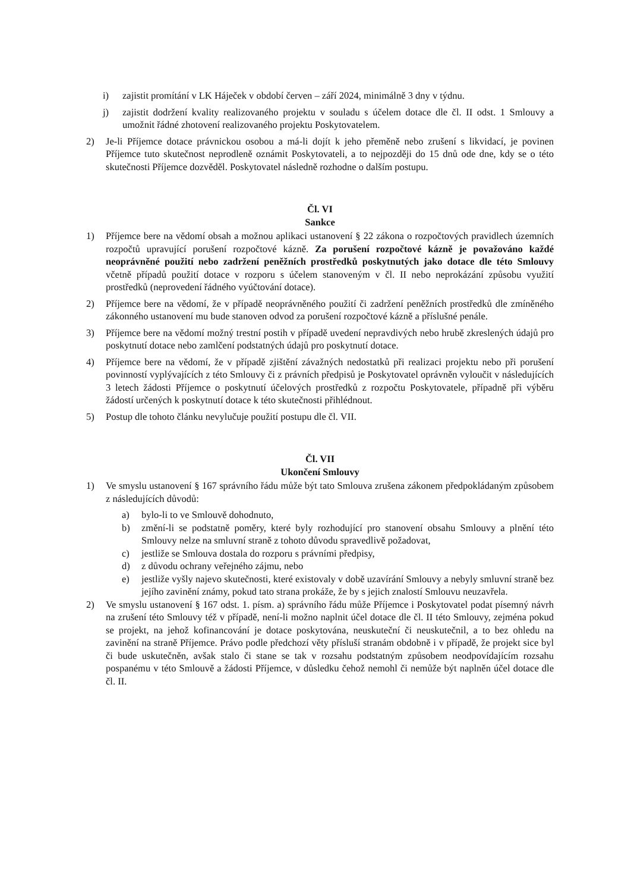i) zajistit promítání v LK Háječek v období červen – září 2024, minimálně 3 dny v týdnu.
j) zajistit dodržení kvality realizovaného projektu v souladu s účelem dotace dle čl. II odst. 1 Smlouvy a umožnit řádné zhotovení realizovaného projektu Poskytovatelem.
2) Je-li Příjemce dotace právnickou osobou a má-li dojít k jeho přeměně nebo zrušení s likvidací, je povinen Příjemce tuto skutečnost neprodleně oznámit Poskytovateli, a to nejpozději do 15 dnů ode dne, kdy se o této skutečnosti Příjemce dozvěděl. Poskytovatel následně rozhodne o dalším postupu.
Čl. VI
Sankce
1) Příjemce bere na vědomí obsah a možnou aplikaci ustanovení § 22 zákona o rozpočtových pravidlech územních rozpočtů upravující porušení rozpočtové kázně. Za porušení rozpočtové kázně je považováno každé neoprávněné použití nebo zadržení peněžních prostředků poskytnutých jako dotace dle této Smlouvy včetně případů použití dotace v rozporu s účelem stanoveným v čl. II nebo neprokázání způsobu využití prostředků (neprovedení řádného vyúčtování dotace).
2) Příjemce bere na vědomí, že v případě neoprávněného použití či zadržení peněžních prostředků dle zmíněného zákonného ustanovení mu bude stanoven odvod za porušení rozpočtové kázně a příslušné penále.
3) Příjemce bere na vědomí možný trestní postih v případě uvedení nepravdivých nebo hrubě zkreslených údajů pro poskytnutí dotace nebo zamlčení podstatných údajů pro poskytnutí dotace.
4) Příjemce bere na vědomí, že v případě zjištění závažných nedostatků při realizaci projektu nebo při porušení povinností vyplývajících z této Smlouvy či z právních předpisů je Poskytovatel oprávněn vyloučit v následujících 3 letech žádosti Příjemce o poskytnutí účelových prostředků z rozpočtu Poskytovatele, případně při výběru žádostí určených k poskytnutí dotace k této skutečnosti přihlédnout.
5) Postup dle tohoto článku nevylučuje použití postupu dle čl. VII.
Čl. VII
Ukončení Smlouvy
1) Ve smyslu ustanovení § 167 správního řádu může být tato Smlouva zrušena zákonem předpokládaným způsobem z následujících důvodů:
a) bylo-li to ve Smlouvě dohodnuto,
b) změní-li se podstatně poměry, které byly rozhodující pro stanovení obsahu Smlouvy a plnění této Smlouvy nelze na smluvní straně z tohoto důvodu spravedlivě požadovat,
c) jestliže se Smlouva dostala do rozporu s právními předpisy,
d) z důvodu ochrany veřejného zájmu, nebo
e) jestliže vyšly najevo skutečnosti, které existovaly v době uzavírání Smlouvy a nebyly smluvní straně bez jejího zavinění známy, pokud tato strana prokáže, že by s jejich znalostí Smlouvu neuzavřela.
2) Ve smyslu ustanovení § 167 odst. 1. písm. a) správního řádu může Příjemce i Poskytovatel podat písemný návrh na zrušení této Smlouvy též v případě, není-li možno naplnit účel dotace dle čl. II této Smlouvy, zejména pokud se projekt, na jehož kofinancování je dotace poskytována, neuskuteční či neuskutečnil, a to bez ohledu na zavinění na straně Příjemce. Právo podle předchozí věty přísluší stranám obdobně i v případě, že projekt sice byl či bude uskutečněn, avšak stalo či stane se tak v rozsahu podstatným způsobem neodpovídajícím rozsahu pospanému v této Smlouvě a žádosti Příjemce, v důsledku čehož nemohl či nemůže být naplněn účel dotace dle čl. II.